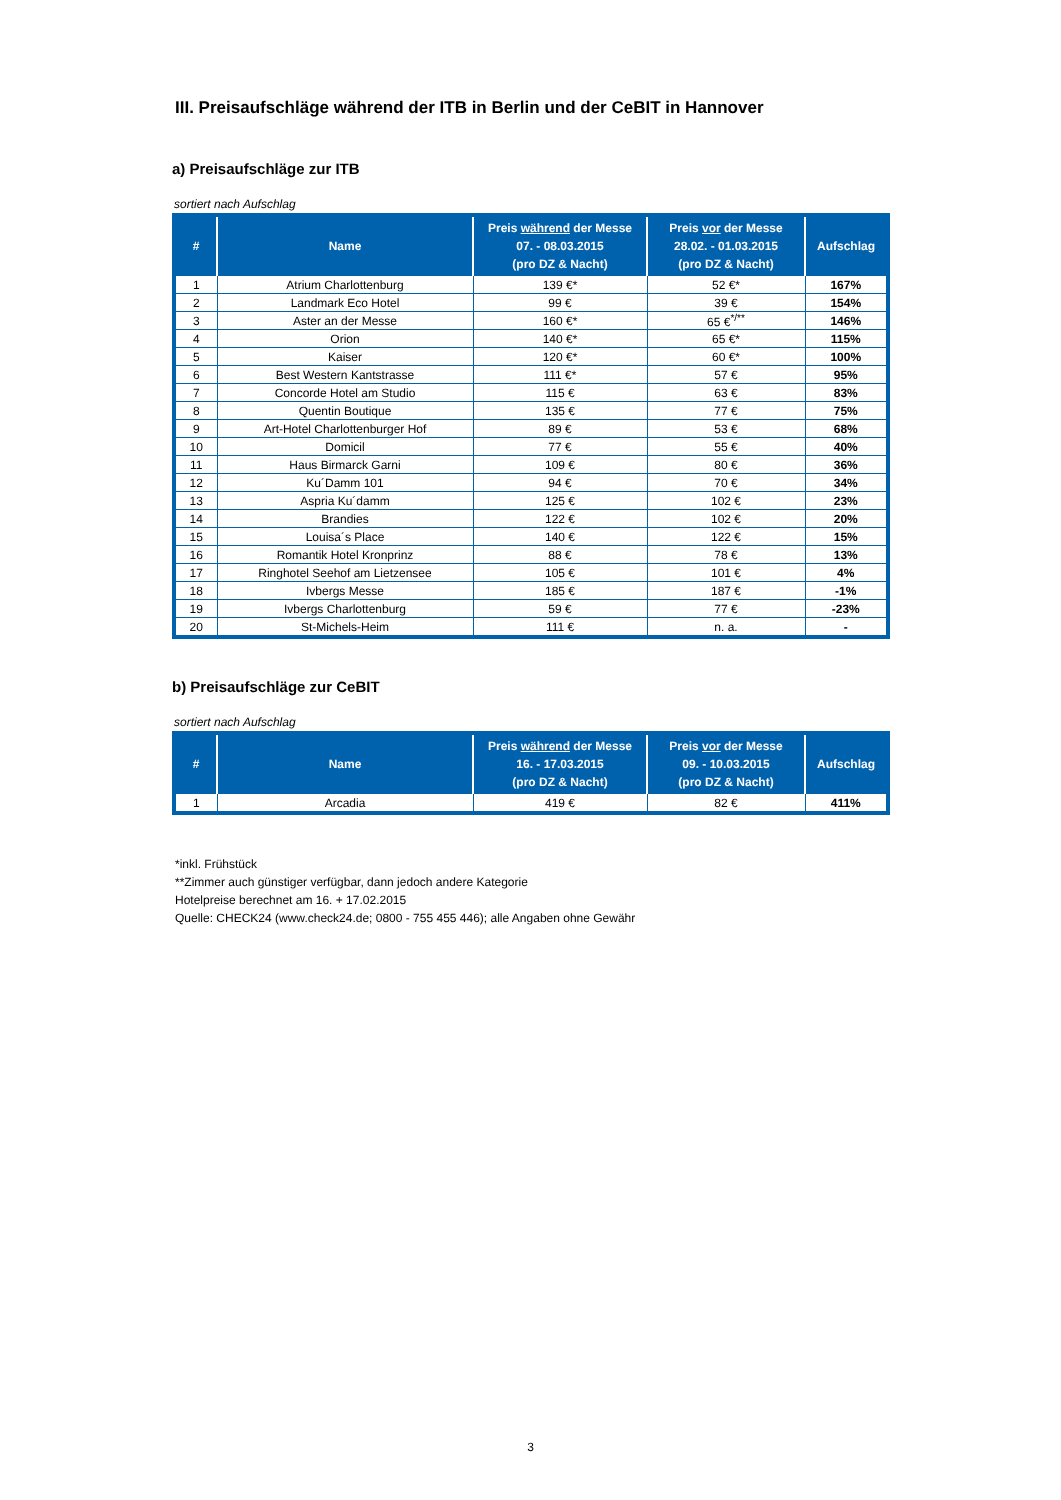III. Preisaufschläge während der ITB in Berlin und der CeBIT in Hannover
a) Preisaufschläge zur ITB
sortiert nach Aufschlag
| # | Name | Preis während der Messe 07. - 08.03.2015 (pro DZ & Nacht) | Preis vor der Messe 28.02. - 01.03.2015 (pro DZ & Nacht) | Aufschlag |
| --- | --- | --- | --- | --- |
| 1 | Atrium Charlottenburg | 139 €* | 52 €* | 167% |
| 2 | Landmark Eco Hotel | 99 € | 39 € | 154% |
| 3 | Aster an der Messe | 160 €* | 65 €<sup>*/**</sup> | 146% |
| 4 | Orion | 140 €* | 65 €* | 115% |
| 5 | Kaiser | 120 €* | 60 €* | 100% |
| 6 | Best Western Kantstrasse | 111 €* | 57 € | 95% |
| 7 | Concorde Hotel am Studio | 115 € | 63 € | 83% |
| 8 | Quentin Boutique | 135 € | 77 € | 75% |
| 9 | Art-Hotel Charlottenburger Hof | 89 € | 53 € | 68% |
| 10 | Domicil | 77 € | 55 € | 40% |
| 11 | Haus Birmarck Garni | 109 € | 80 € | 36% |
| 12 | Ku´Damm 101 | 94 € | 70 € | 34% |
| 13 | Aspria Ku´damm | 125 € | 102 € | 23% |
| 14 | Brandies | 122 € | 102 € | 20% |
| 15 | Louisa´s Place | 140 € | 122 € | 15% |
| 16 | Romantik Hotel Kronprinz | 88 € | 78 € | 13% |
| 17 | Ringhotel Seehof am Lietzensee | 105 € | 101 € | 4% |
| 18 | Ivbergs Messe | 185 € | 187 € | -1% |
| 19 | Ivbergs Charlottenburg | 59 € | 77 € | -23% |
| 20 | St-Michels-Heim | 111 € | n. a. | - |
b) Preisaufschläge zur CeBIT
sortiert nach Aufschlag
| # | Name | Preis während der Messe 16. - 17.03.2015 (pro DZ & Nacht) | Preis vor der Messe 09. - 10.03.2015 (pro DZ & Nacht) | Aufschlag |
| --- | --- | --- | --- | --- |
| 1 | Arcadia | 419 € | 82 € | 411% |
*inkl. Frühstück
**Zimmer auch günstiger verfügbar, dann jedoch andere Kategorie
Hotelpreise berechnet am 16. + 17.02.2015
Quelle: CHECK24 (www.check24.de; 0800 - 755 455 446); alle Angaben ohne Gewähr
3